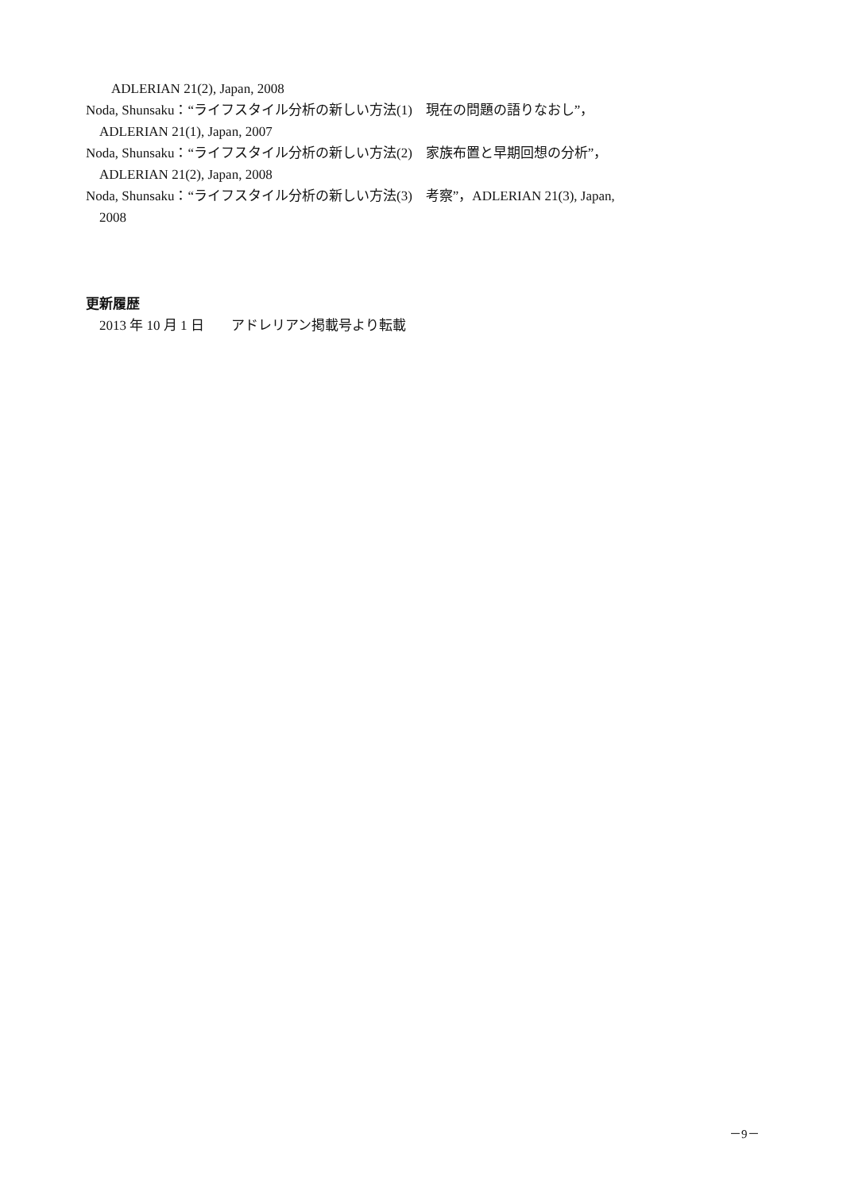ADLERIAN 21(2), Japan, 2008
Noda, Shunsaku：“ライフスタイル分析の新しい方法(1)　現在の問題の語りなおし”，
ADLERIAN 21(1), Japan, 2007
Noda, Shunsaku：“ライフスタイル分析の新しい方法(2)　家族布置と早期回想の分析”，
ADLERIAN 21(2), Japan, 2008
Noda, Shunsaku：“ライフスタイル分析の新しい方法(3)　考察”，ADLERIAN 21(3), Japan,
2008
更新履歴
2013 年 10 月 1 日　　アドレリアン掲載号より転載
－9－